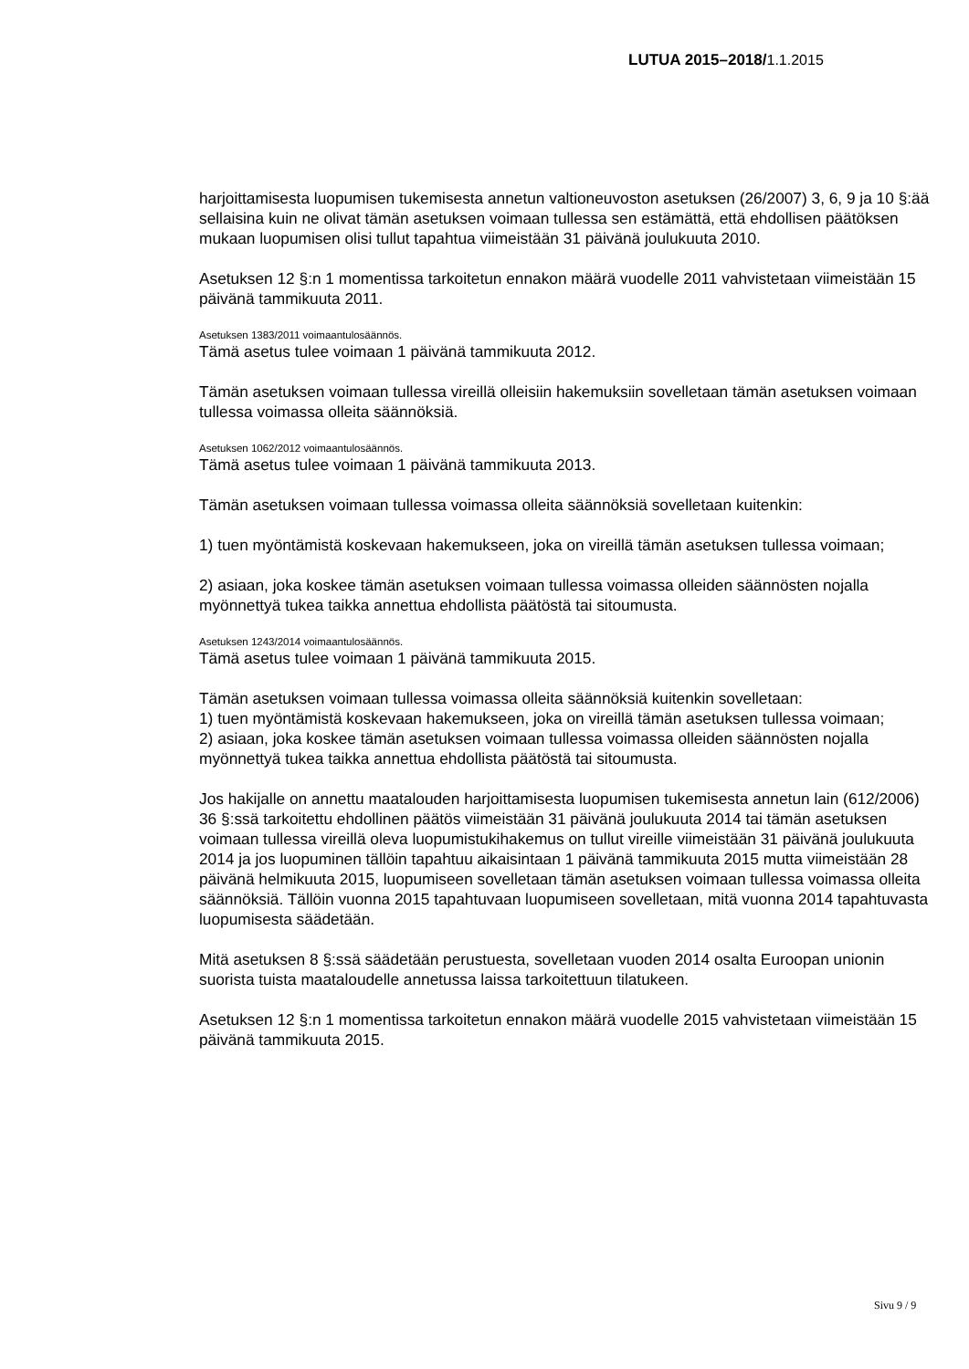LUTUA 2015–2018/1.1.2015
harjoittamisesta luopumisen tukemisesta annetun valtioneuvoston asetuksen (26/2007) 3, 6, 9 ja 10 §:ää sellaisina kuin ne olivat tämän asetuksen voimaan tullessa sen estämättä, että ehdollisen päätöksen mukaan luopumisen olisi tullut tapahtua viimeistään 31 päivänä joulukuuta 2010.
Asetuksen 12 §:n 1 momentissa tarkoitetun ennakon määrä vuodelle 2011 vahvistetaan viimeistään 15 päivänä tammikuuta 2011.
Asetuksen 1383/2011 voimaantulosäännös.
Tämä asetus tulee voimaan 1 päivänä tammikuuta 2012.
Tämän asetuksen voimaan tullessa vireillä olleisiin hakemuksiin sovelletaan tämän asetuksen voimaan tullessa voimassa olleita säännöksiä.
Asetuksen 1062/2012 voimaantulosäännös.
Tämä asetus tulee voimaan 1 päivänä tammikuuta 2013.
Tämän asetuksen voimaan tullessa voimassa olleita säännöksiä sovelletaan kuitenkin:
1) tuen myöntämistä koskevaan hakemukseen, joka on vireillä tämän asetuksen tullessa voimaan;
2) asiaan, joka koskee tämän asetuksen voimaan tullessa voimassa olleiden säännösten nojalla myönnettyä tukea taikka annettua ehdollista päätöstä tai sitoumusta.
Asetuksen 1243/2014 voimaantulosäännös.
Tämä asetus tulee voimaan 1 päivänä tammikuuta 2015.
Tämän asetuksen voimaan tullessa voimassa olleita säännöksiä kuitenkin sovelletaan:
1) tuen myöntämistä koskevaan hakemukseen, joka on vireillä tämän asetuksen tullessa voimaan;
2) asiaan, joka koskee tämän asetuksen voimaan tullessa voimassa olleiden säännösten nojalla myönnettyä tukea taikka annettua ehdollista päätöstä tai sitoumusta.
Jos hakijalle on annettu maatalouden harjoittamisesta luopumisen tukemisesta annetun lain (612/2006) 36 §:ssä tarkoitettu ehdollinen päätös viimeistään 31 päivänä joulukuuta 2014 tai tämän asetuksen voimaan tullessa vireillä oleva luopumistukihakemus on tullut vireille viimeistään 31 päivänä joulukuuta 2014 ja jos luopuminen tällöin tapahtuu aikaisintaan 1 päivänä tammikuuta 2015 mutta viimeistään 28 päivänä helmikuuta 2015, luopumiseen sovelletaan tämän asetuksen voimaan tullessa voimassa olleita säännöksiä. Tällöin vuonna 2015 tapahtuvaan luopumiseen sovelletaan, mitä vuonna 2014 tapahtuvasta luopumisesta säädetään.
Mitä asetuksen 8 §:ssä säädetään perustuesta, sovelletaan vuoden 2014 osalta Euroopan unionin suorista tuista maataloudelle annetussa laissa tarkoitettuun tilatukeen.
Asetuksen 12 §:n 1 momentissa tarkoitetun ennakon määrä vuodelle 2015 vahvistetaan viimeistään 15 päivänä tammikuuta 2015.
Sivu 9 / 9